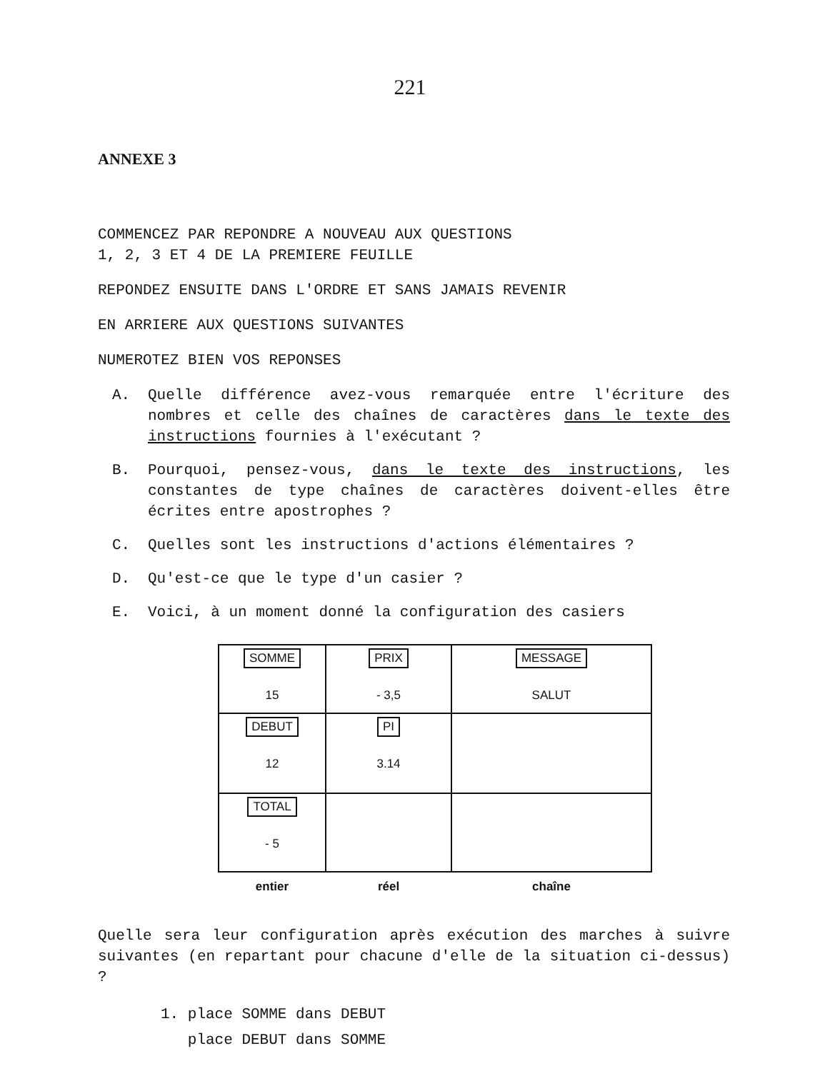221
ANNEXE 3
COMMENCEZ PAR REPONDRE A NOUVEAU AUX QUESTIONS
1, 2, 3 ET 4 DE LA PREMIERE FEUILLE
REPONDEZ ENSUITE DANS L'ORDRE ET SANS JAMAIS REVENIR
EN ARRIERE AUX QUESTIONS SUIVANTES
NUMEROTEZ BIEN VOS REPONSES
A. Quelle différence avez-vous remarquée entre l'écriture des nombres et celle des chaînes de caractères dans le texte des instructions fournies à l'exécutant ?
B. Pourquoi, pensez-vous, dans le texte des instructions, les constantes de type chaînes de caractères doivent-elles être écrites entre apostrophes ?
C. Quelles sont les instructions d'actions élémentaires ?
D. Qu'est-ce que le type d'un casier ?
E. Voici, à un moment donné la configuration des casiers
| SOMME 15 | PRIX - 3,5 | MESSAGE SALUT |
| DEBUT 12 | PI 3.14 | |
| TOTAL - 5 | | |
| entier | réel | chaîne |
Quelle sera leur configuration après exécution des marches à suivre suivantes (en repartant pour chacune d'elle de la situation ci-dessus) ?
1. place SOMME dans DEBUT
place DEBUT dans SOMME